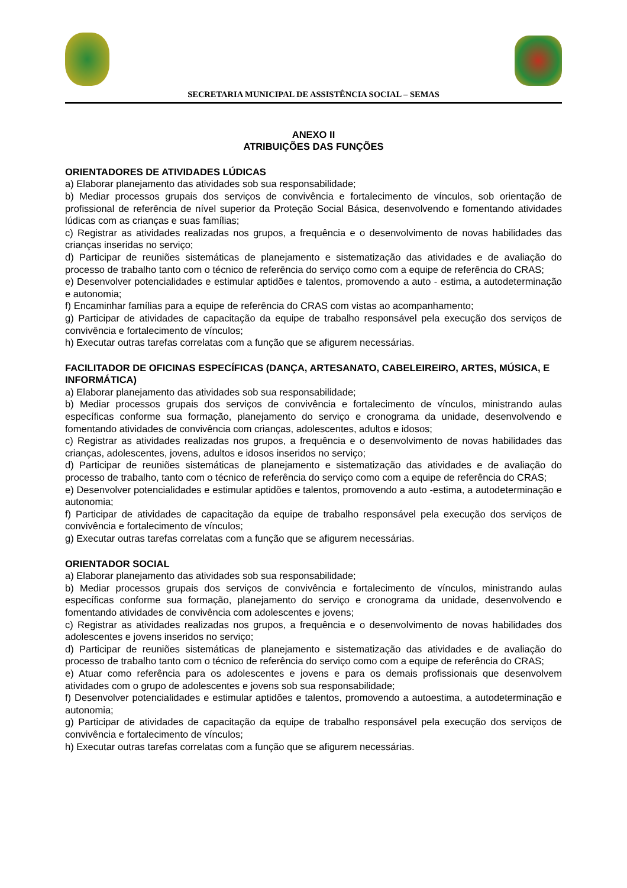SECRETARIA MUNICIPAL DE ASSISTÊNCIA SOCIAL – SEMAS
ANEXO II
ATRIBUIÇÕES DAS FUNÇÕES
ORIENTADORES DE ATIVIDADES LÚDICAS
a) Elaborar planejamento das atividades sob sua responsabilidade;
b) Mediar processos grupais dos serviços de convivência e fortalecimento de vínculos, sob orientação de profissional de referência de nível superior da Proteção Social Básica, desenvolvendo e fomentando atividades lúdicas com as crianças e suas famílias;
c) Registrar as atividades realizadas nos grupos, a frequência e o desenvolvimento de novas habilidades das crianças inseridas no serviço;
d) Participar de reuniões sistemáticas de planejamento e sistematização das atividades e de avaliação do processo de trabalho tanto com o técnico de referência do serviço como com a equipe de referência do CRAS;
e) Desenvolver potencialidades e estimular aptidões e talentos, promovendo a auto - estima, a autodeterminação e autonomia;
f) Encaminhar famílias para a equipe de referência do CRAS com vistas ao acompanhamento;
g) Participar de atividades de capacitação da equipe de trabalho responsável pela execução dos serviços de convivência e fortalecimento de vínculos;
h) Executar outras tarefas correlatas com a função que se afigurem necessárias.
FACILITADOR DE OFICINAS ESPECÍFICAS (DANÇA, ARTESANATO, CABELEIREIRO, ARTES, MÚSICA, E INFORMÁTICA)
a) Elaborar planejamento das atividades sob sua responsabilidade;
b) Mediar processos grupais dos serviços de convivência e fortalecimento de vínculos, ministrando aulas específicas conforme sua formação, planejamento do serviço e cronograma da unidade, desenvolvendo e fomentando atividades de convivência com crianças, adolescentes, adultos e idosos;
c) Registrar as atividades realizadas nos grupos, a frequência e o desenvolvimento de novas habilidades das crianças, adolescentes, jovens, adultos e idosos inseridos no serviço;
d) Participar de reuniões sistemáticas de planejamento e sistematização das atividades e de avaliação do processo de trabalho, tanto com o técnico de referência do serviço como com a equipe de referência do CRAS;
e) Desenvolver potencialidades e estimular aptidões e talentos, promovendo a auto -estima, a autodeterminação e autonomia;
f) Participar de atividades de capacitação da equipe de trabalho responsável pela execução dos serviços de convivência e fortalecimento de vínculos;
g) Executar outras tarefas correlatas com a função que se afigurem necessárias.
ORIENTADOR SOCIAL
a) Elaborar planejamento das atividades sob sua responsabilidade;
b) Mediar processos grupais dos serviços de convivência e fortalecimento de vínculos, ministrando aulas específicas conforme sua formação, planejamento do serviço e cronograma da unidade, desenvolvendo e fomentando atividades de convivência com adolescentes e jovens;
c) Registrar as atividades realizadas nos grupos, a frequência e o desenvolvimento de novas habilidades dos adolescentes e jovens inseridos no serviço;
d) Participar de reuniões sistemáticas de planejamento e sistematização das atividades e de avaliação do processo de trabalho tanto com o técnico de referência do serviço como com a equipe de referência do CRAS;
e) Atuar como referência para os adolescentes e jovens e para os demais profissionais que desenvolvem atividades com o grupo de adolescentes e jovens sob sua responsabilidade;
f) Desenvolver potencialidades e estimular aptidões e talentos, promovendo a autoestima, a autodeterminação e autonomia;
g) Participar de atividades de capacitação da equipe de trabalho responsável pela execução dos serviços de convivência e fortalecimento de vínculos;
h) Executar outras tarefas correlatas com a função que se afigurem necessárias.